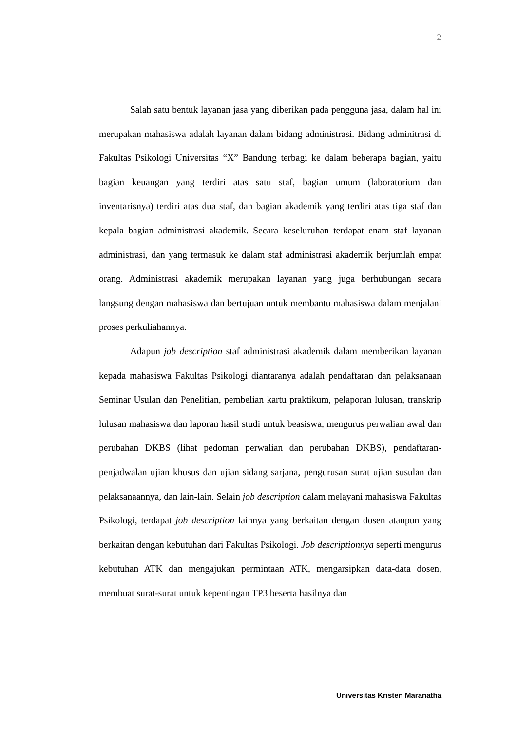2
Salah satu bentuk layanan jasa yang diberikan pada pengguna jasa, dalam hal ini merupakan mahasiswa adalah layanan dalam bidang administrasi. Bidang adminitrasi di Fakultas Psikologi Universitas “X” Bandung terbagi ke dalam beberapa bagian, yaitu bagian keuangan yang terdiri atas satu staf, bagian umum (laboratorium dan inventarisnya) terdiri atas dua staf, dan bagian akademik yang terdiri atas tiga staf dan kepala bagian administrasi akademik. Secara keseluruhan terdapat enam staf layanan administrasi, dan yang termasuk ke dalam staf administrasi akademik berjumlah empat orang. Administrasi akademik merupakan layanan yang juga berhubungan secara langsung dengan mahasiswa dan bertujuan untuk membantu mahasiswa dalam menjalani proses perkuliahannya.
Adapun job description staf administrasi akademik dalam memberikan layanan kepada mahasiswa Fakultas Psikologi diantaranya adalah pendaftaran dan pelaksanaan Seminar Usulan dan Penelitian, pembelian kartu praktikum, pelaporan lulusan, transkrip lulusan mahasiswa dan laporan hasil studi untuk beasiswa, mengurus perwalian awal dan perubahan DKBS (lihat pedoman perwalian dan perubahan DKBS), pendaftaran- penjadwalan ujian khusus dan ujian sidang sarjana, pengurusan surat ujian susulan dan pelaksanaannya, dan lain-lain. Selain job description dalam melayani mahasiswa Fakultas Psikologi, terdapat job description lainnya yang berkaitan dengan dosen ataupun yang berkaitan dengan kebutuhan dari Fakultas Psikologi. Job descriptionnya seperti mengurus kebutuhan ATK dan mengajukan permintaan ATK, mengarsipkan data-data dosen, membuat surat-surat untuk kepentingan TP3 beserta hasilnya dan
Universitas Kristen Maranatha